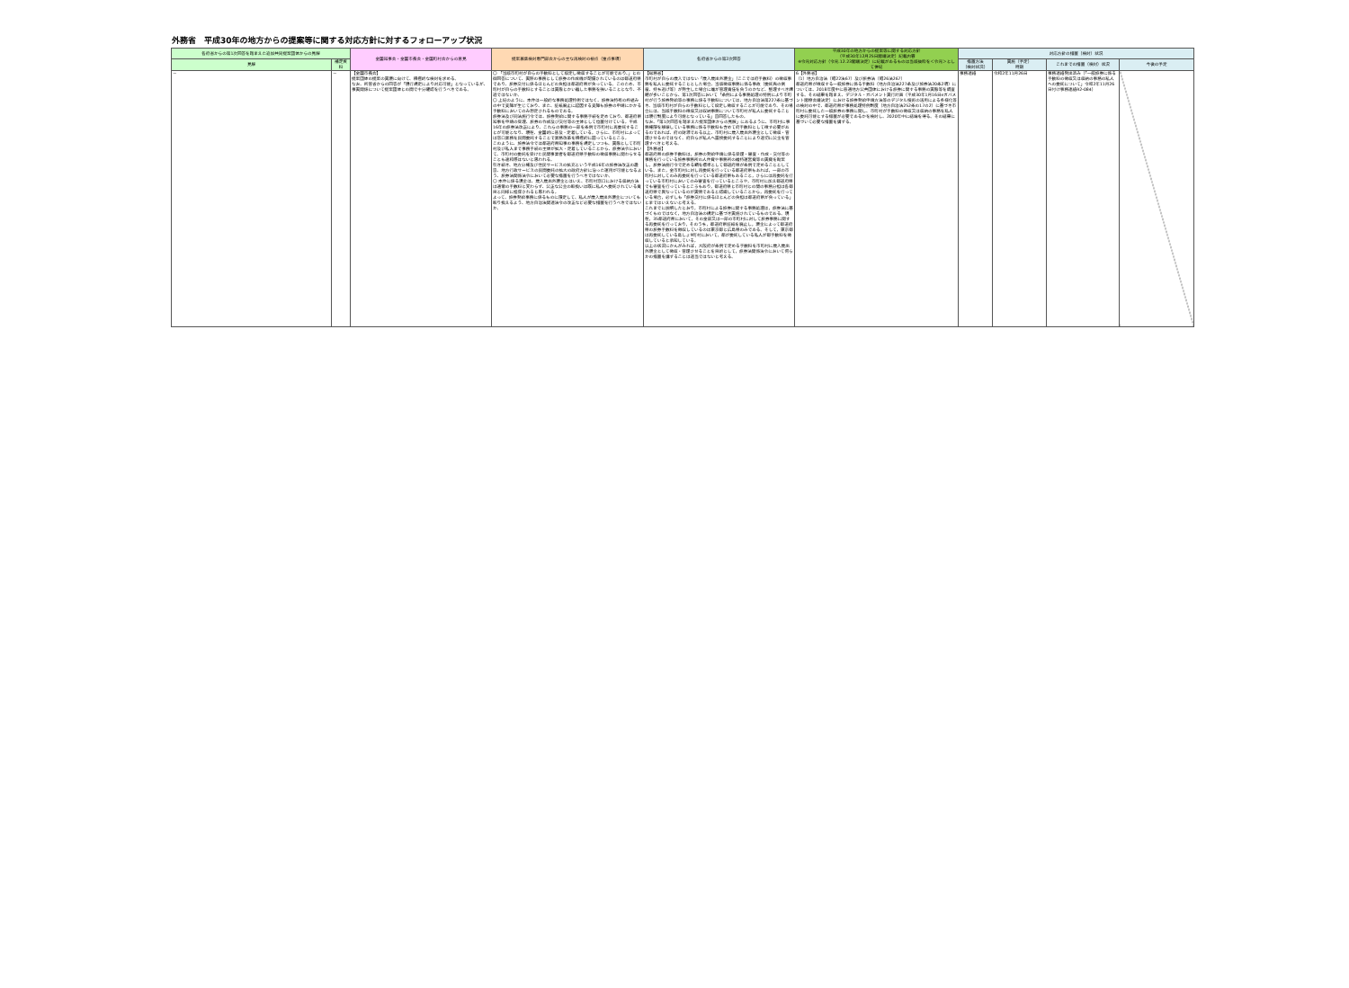外務省　平成30年の地方からの提案等に関する対応方針に対するフォローアップ状況
| 各府省からの第1次回答を踏まえた追加共同提案団体からの見解 | | 全国知事会・全国市長会・全国町村会からの意見 | 提案募集検討専門部会からの主な再検討の視点（重点事項） | 各府省からの第2次回答 | 平成30年の地方からの提案等に関する対応方針 （平成30年12月25日閣議決定）記載内容 ※令元対応方針（令元.12.23閣議決定）に記載があるものは当該抜粋を＜令元＞として併記 | 対応方針の措置（検討）状況 | | | |
| --- | --- | --- | --- | --- | --- | --- | --- | --- | --- |
| 見解 | 補足資料 | | | | | 措置方法 （検討状況） | 実施（予定） 時期 | これまでの措置（検討）状況 | 今後の予定 |
| － | － | 【全国市長会】 提案団体の提案の実現に向けて、積極的な検討を求める。 なお、所管省からの回答が「現行規定により対応可能」となっているが、事実関係について提案団体との間で十分確認を行うべきである。 | 〇 「当該市町村が自らの手数料として設定し徴収することが可能であり、」との御回答について、実際の事務として旅券の作成機が配備されているのは都道府県であり、旅券交付に係るほとんどの負担は都道府県が負っている。このため、市町村が自らの手数料とすることは実態とかい離した事務を強いることとなり、不適ではないか。 〇 上記のように、本件は一般的な事務処理特例ではなく、旅券法特有の枠組みの中で支障が生じており、また、証紙廃止に起因する支障も旅券の申請にかかる手数料においてのみ想定されるものである。 旅券法及び同法施行令では、旅券発給に関する事務手続を定めており、都道府県知事を申請の受理、旅券の作成及び交付等の主体として位置付けている。平成16年の旅券法改正により、これらの事務の一部を条例で市町村に再委託することが可能となり、現在、全国的に普及・定着している。さらに、市町村によっては窓口業務を民間委託することで業務改革を積極的に図っているところ。 このように、旅券法令では都道府県知事の事務を規定しつつも、実態として市町村及び私人まで事務手続の主体が拡大・定着していることから、旅券法令において、市町村の委託を受けた民間事業者を都道府県手数料の徴収事務に関わらせることも違和感はないと思われる。 引き続き、地方分権及び住民サービスの拡充という平成16年の旅券法改正の趣旨、地方行政サービスの民間委託の拡大の政府方針に沿った運用が可能となるよう、旅券法関係法令において必要な措置を行うべきではないか。 〇 本件に係る現金は、歳入歳出外現金とはいえ、市町村窓口における収納方法は通常の手数料と変わらず、公正な公金の取扱いは既に私人へ委託されている責目と同様に担保されると思われる。 よって、旅券発給事務に係るものに限定して、私人が歳入歳出外現金についても取り扱えるよう、地方自治法関連法令の改正など必要な措置を行うべきではないか。 | 【総務省】 市町村が自らの歳入ではない「歳入歳出外現金」（ここでは府手数料）の徴収事務を私人に委託することとした場合、当該徴収事務に係る事故（委託先の倒産、持ち逃げ等）が発生した場合に誰が管理責任を負うのかなど、整理すべき課題が多いことから、第1次回答において「条例による事務処理の特例により市町村が行う旅券発給等の事務に係る手数料については、地方自治法第227条に基づき、当該市町村が自らの手数料として設定し徴収することが可能であり、その場合には、当該手数料の徴収又は収納事務について市町村が私人に委託することは現行制度により可能となっている」旨回答したもの。 なお、「第1次回答を踏まえた提案団体からの見解」にあるように、市町村に事務権限を移譲している事務に係る手数料も含めて府手数料として徴す必要があるのであれば、府の財源である以上、市町村に歳入歳出外現金として徴収・管理させるのではなく、府自らが私人へ直接委託することにより適切に公金を管理すべきと考える。 【外務省】 都道府県の旅券手数料は，旅券の発給申請に係る受理・審査・作成・交付等の事務を行っている旅券事務所の人件費や事務所の維持運営費等の実費を勘案し，旅券法施行令で定める額を標準として都道府県が条例で定めることとしている。また，全市町村に対し再委託を行っている都道府県もあれば，一部の市町村に対してのみ再委託を行っている都道府県もあること，さらには再委託を行っている市町村においてのみ審査を行っているところや，市町村に加え都道府県でも審査を行っているところもあり，都道府県と市町村との間の事務分担は各都道府県で異なっているのが実情であると認識していることから，再委託を行っている場合，必ずしも「旅券交付に係るほとんどの負担は都道府県が負っている」とまではいえないと考える。 これまでに説明したとおり，市町村による旅券に関する事務処理は，旅券法に基づくものではなく，地方自治法の規定に基づき実施されているものである。現在，35都道府県において，その全部又は一部の市町村に対して旅券事務に関する再委託を行っており，そのうち，都道府県証紙を廃止し，現金によって都道府県の旅券手数料を徴収しているのは東京都と広島県のみである。そして，東京都は再委託している島しょ9町村において，都が委託している私人が都手数料を徴収していると承知している。 以上の状況にかんがみれば，大阪府が条例で定める手数料を市町村に歳入歳出外現金として徴収・管理させることを目的として，旅券法関係法令において何らかの措置を講ずることは適当ではないと考える。 | 6【外務省】 （1）地方自治法（昭22法67）及び旅券法（昭26法267） 都道府県が徴収する一般旅券に係る手数料（地方自治法227条及び旅券法20条2項）については、2018年度中に普通地方公共団体における旅券に関する事務の実態等を調査する。その結果を踏まえ、デジタル・ガバメント実行計画（平成30年1月16日eガバメント閣僚会議決定）における旅券発給申請方法等のデジタル技術の活用による多様化等の検討の中で、都道府県が事務処理特例制度（地方自治法252条の17の2）に基づき市町村に委託した一般旅券の事務に関し、市町村が手数料の徴収又は収納の事務を私人に委託可能とする措置が必要であるかを検討し、2020年中に結論を得る。その結果に基づいて必要な措置を講ずる。 | 事務連絡 | 令和2年11月26日 | 事務連絡発出済み（「一般旅券に係る手数料の徴収又は収納の事務の私人への委託について」令和2年11月26日付け事務連絡R2-084） | |